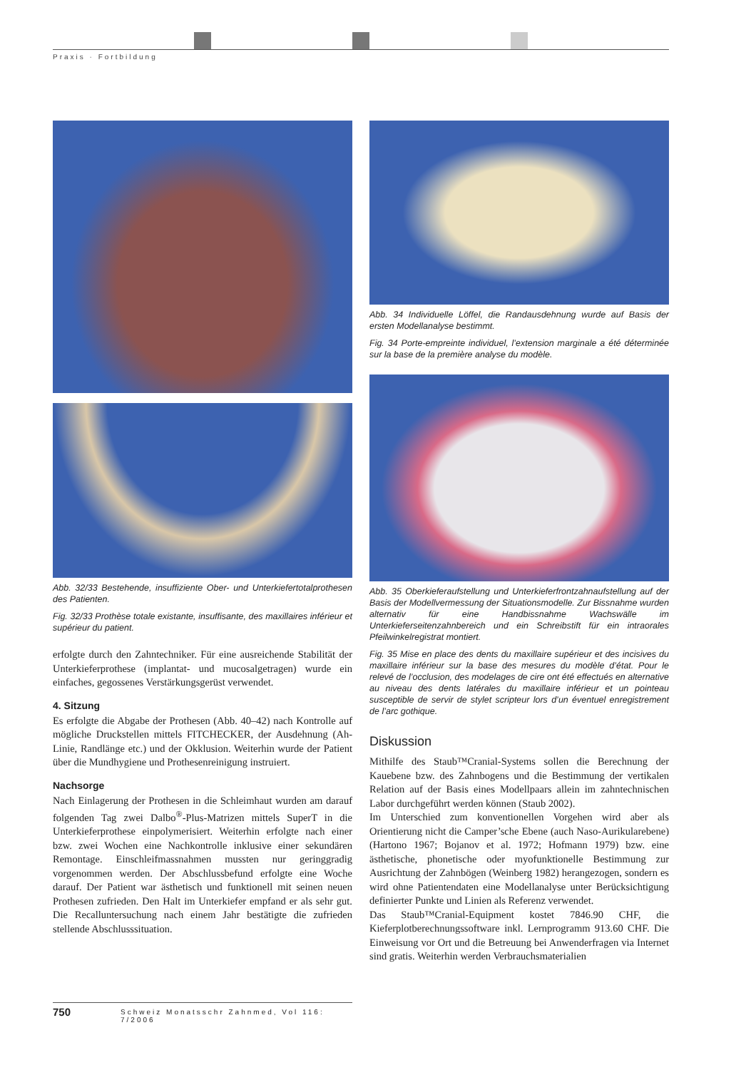Praxis · Fortbildung
Abb. 32/33 Bestehende, insuffiziente Ober- und Unterkiefertotalprothesen des Patienten.
Fig. 32/33 Prothèse totale existante, insuffisante, des maxillaires inférieur et supérieur du patient.
erfolgte durch den Zahntechniker. Für eine ausreichende Stabilität der Unterkieferprothese (implantat- und mucosalgetragen) wurde ein einfaches, gegossenes Verstärkungsgerüst verwendet.
4. Sitzung
Es erfolgte die Abgabe der Prothesen (Abb. 40–42) nach Kontrolle auf mögliche Druckstellen mittels FITCHECKER, der Ausdehnung (Ah-Linie, Randlänge etc.) und der Okklusion. Weiterhin wurde der Patient über die Mundhygiene und Prothesenreinigung instruiert.
Nachsorge
Nach Einlagerung der Prothesen in die Schleimhaut wurden am darauf folgenden Tag zwei Dalbo<sup>®</sup>-Plus-Matrizen mittels SuperT in die Unterkieferprothese einpolymerisiert. Weiterhin erfolgte nach einer bzw. zwei Wochen eine Nachkontrolle inklusive einer sekundären Remontage. Einschleifmassnahmen mussten nur geringgradig vorgenommen werden. Der Abschlussbefund erfolgte eine Woche darauf. Der Patient war ästhetisch und funktionell mit seinen neuen Prothesen zufrieden. Den Halt im Unterkiefer empfand er als sehr gut. Die Recalluntersuchung nach einem Jahr bestätigte die zufrieden stellende Abschlusssituation.
Abb. 34 Individuelle Löffel, die Randausdehnung wurde auf Basis der ersten Modellanalyse bestimmt.
Fig. 34 Porte-empreinte individuel, l’extension marginale a été déterminée sur la base de la première analyse du modèle.
Abb. 35 Oberkieferaufstellung und Unterkieferfrontzahnaufstellung auf der Basis der Modellvermessung der Situationsmodelle. Zur Bissnahme wurden alternativ für eine Handbissnahme Wachswälle im Unterkieferseitenzahnbereich und ein Schreibstift für ein intraorales Pfeilwinkelregistrat montiert.
Fig. 35 Mise en place des dents du maxillaire supérieur et des incisives du maxillaire inférieur sur la base des mesures du modèle d’état. Pour le relevé de l’occlusion, des modelages de cire ont été effectués en alternative au niveau des dents latérales du maxillaire inférieur et un pointeau susceptible de servir de stylet scripteur lors d’un éventuel enregistrement de l’arc gothique.
Diskussion
Mithilfe des Staub™Cranial-Systems sollen die Berechnung der Kauebene bzw. des Zahnbogens und die Bestimmung der vertikalen Relation auf der Basis eines Modellpaars allein im zahntechnischen Labor durchgeführt werden können (Staub 2002).
Im Unterschied zum konventionellen Vorgehen wird aber als Orientierung nicht die Camper’sche Ebene (auch Naso-Aurikularebene) (Hartono 1967; Bojanov et al. 1972; Hofmann 1979) bzw. eine ästhetische, phonetische oder myofunktionelle Bestimmung zur Ausrichtung der Zahnbögen (Weinberg 1982) herangezogen, sondern es wird ohne Patientendaten eine Modellanalyse unter Berücksichtigung definierter Punkte und Linien als Referenz verwendet.
Das Staub™Cranial-Equipment kostet 7846.90 CHF, die Kieferplotberechnungssoftware inkl. Lernprogramm 913.60 CHF. Die Einweisung vor Ort und die Betreuung bei Anwenderfragen via Internet sind gratis. Weiterhin werden Verbrauchsmaterialien
750 Schweiz Monatsschr Zahnmed, Vol 116: 7/2006